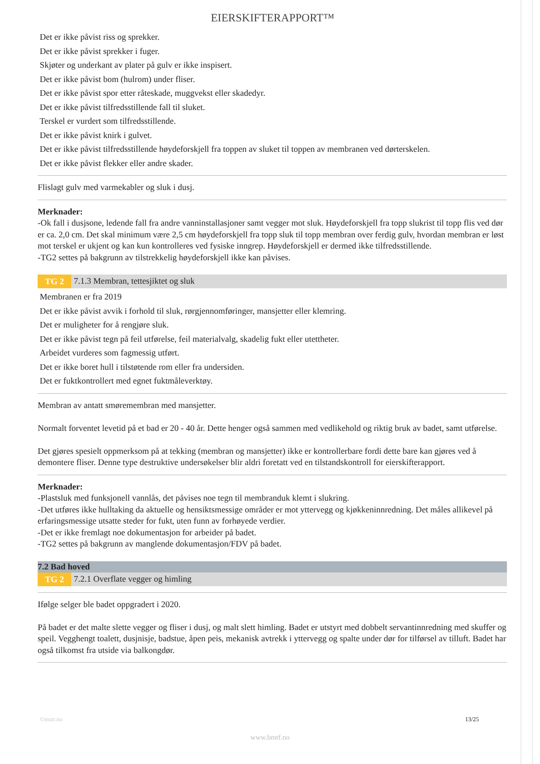EIERSKIFTERAPPORT™
Det er ikke påvist riss og sprekker.
Det er ikke påvist sprekker i fuger.
Skjøter og underkant av plater på gulv er ikke inspisert.
Det er ikke påvist bom (hulrom) under fliser.
Det er ikke påvist spor etter råteskade, muggvekst eller skadedyr.
Det er ikke påvist tilfredsstillende fall til sluket.
Terskel er vurdert som tilfredsstillende.
Det er ikke påvist knirk i gulvet.
Det er ikke påvist tilfredsstillende høydeforskjell fra toppen av sluket til toppen av membranen ved dørterskelen.
Det er ikke påvist flekker eller andre skader.
Flislagt gulv med varmekabler og sluk i dusj.
Merknader:
-Ok fall i dusjsone, ledende fall fra andre vanninstallasjoner samt vegger mot sluk. Høydeforskjell fra topp slukrist til topp flis ved dør er ca. 2,0 cm. Det skal minimum være 2,5 cm høydeforskjell fra topp sluk til topp membran over ferdig gulv, hvordan membran er løst mot terskel er ukjent og kan kun kontrolleres ved fysiske inngrep. Høydeforskjell er dermed ikke tilfredsstillende.
-TG2 settes på bakgrunn av tilstrekkelig høydeforskjell ikke kan påvises.
TG 2 7.1.3 Membran, tettesjiktet og sluk
Membranen er fra 2019
Det er ikke påvist avvik i forhold til sluk, rørgjennomføringer, mansjetter eller klemring.
Det er muligheter for å rengjøre sluk.
Det er ikke påvist tegn på feil utførelse, feil materialvalg, skadelig fukt eller utettheter.
Arbeidet vurderes som fagmessig utført.
Det er ikke boret hull i tilstøtende rom eller fra undersiden.
Det er fuktkontrollert med egnet fuktmåleverktøy.
Membran av antatt smøremembran med mansjetter.
Normalt forventet levetid på et bad er 20 - 40 år. Dette henger også sammen med vedlikehold og riktig bruk av badet, samt utførelse.
Det gjøres spesielt oppmerksom på at tekking (membran og mansjetter) ikke er kontrollerbare fordi dette bare kan gjøres ved å demontere fliser. Denne type destruktive undersøkelser blir aldri foretatt ved en tilstandskontroll for eierskifterapport.
Merknader:
-Plastsluk med funksjonell vannlås, det påvises noe tegn til membranduk klemt i slukring.
-Det utføres ikke hulltaking da aktuelle og hensiktsmessige områder er mot yttervegg og kjøkkeninnredning. Det måles allikevel på erfaringsmessige utsatte steder for fukt, uten funn av forhøyede verdier.
-Det er ikke fremlagt noe dokumentasjon for arbeider på badet.
-TG2 settes på bakgrunn av manglende dokumentasjon/FDV på badet.
7.2 Bad hoved
TG 2 7.2.1 Overflate vegger og himling
Ifølge selger ble badet oppgradert i 2020.
På badet er det malte slette vegger og fliser i dusj, og malt slett himling. Badet er utstyrt med dobbelt servantinnredning med skuffer og speil. Vegghengt toalett, dusjnisje, badstue, åpen peis, mekanisk avtrekk i yttervegg og spalte under dør for tilførsel av tilluft. Badet har også tilkomst fra utside via balkongdør.
©mstr.no 13/25
www.bmtf.no